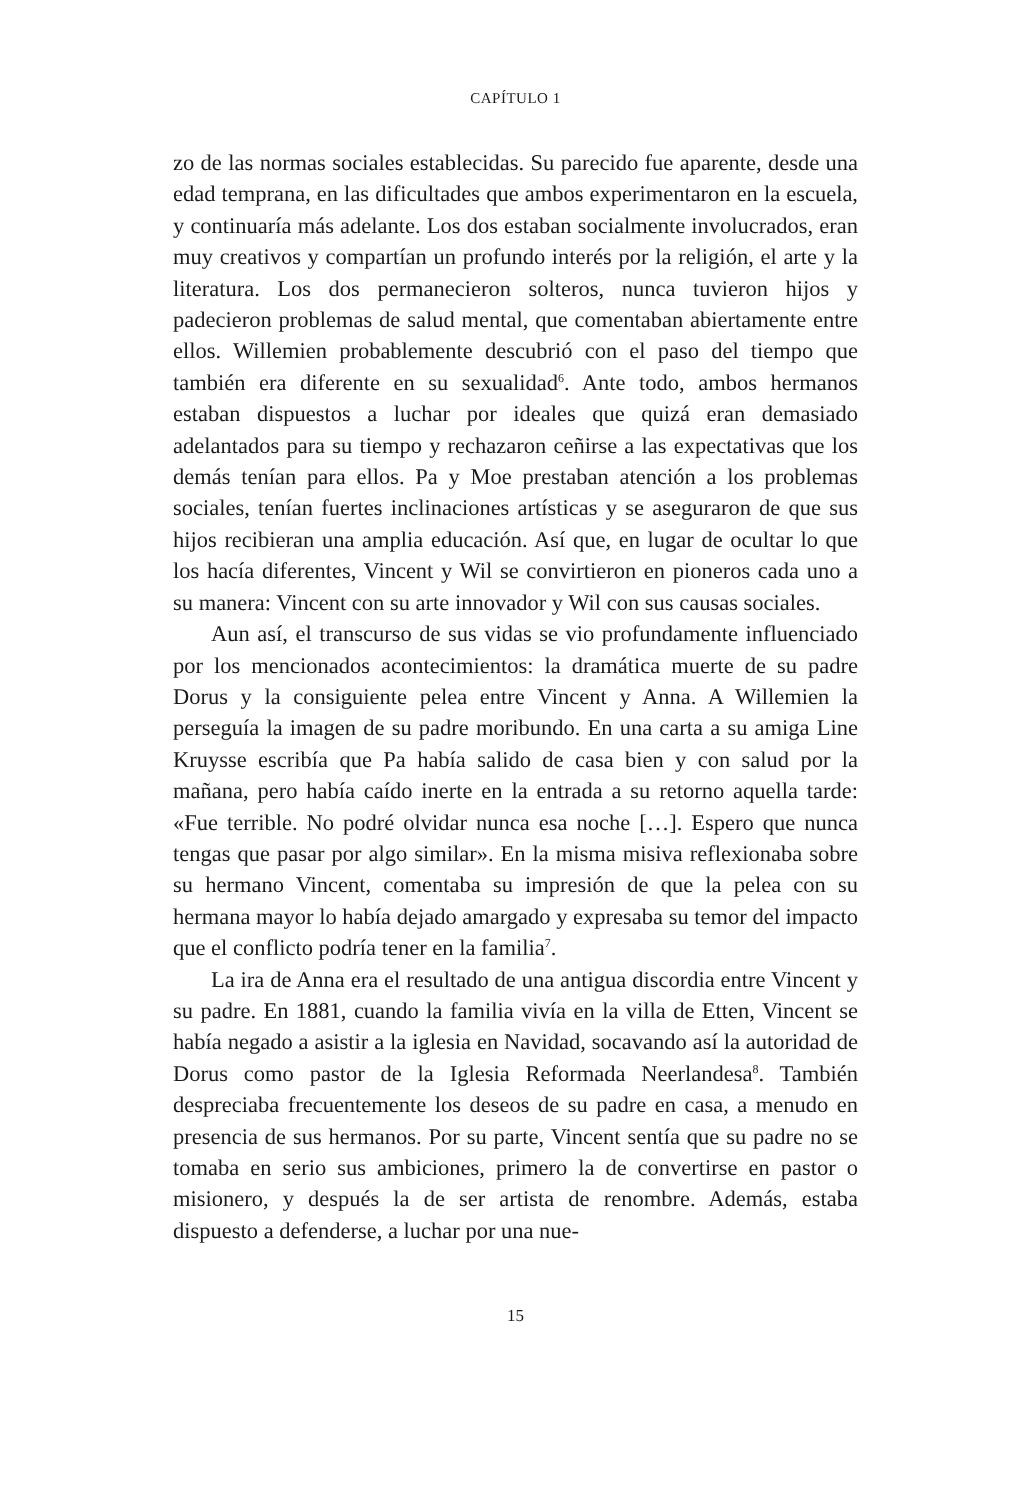CAPÍTULO 1
zo de las normas sociales establecidas. Su parecido fue aparente, desde una edad temprana, en las dificultades que ambos experimentaron en la escuela, y continuaría más adelante. Los dos estaban socialmente involucrados, eran muy creativos y compartían un profundo interés por la religión, el arte y la literatura. Los dos permanecieron solteros, nunca tuvieron hijos y padecieron problemas de salud mental, que comentaban abiertamente entre ellos. Willemien probablemente descubrió con el paso del tiempo que también era diferente en su sexualidad<sup>6</sup>. Ante todo, ambos hermanos estaban dispuestos a luchar por ideales que quizá eran demasiado adelantados para su tiempo y rechazaron ceñirse a las expectativas que los demás tenían para ellos. Pa y Moe prestaban atención a los problemas sociales, tenían fuertes inclinaciones artísticas y se aseguraron de que sus hijos recibieran una amplia educación. Así que, en lugar de ocultar lo que los hacía diferentes, Vincent y Wil se convirtieron en pioneros cada uno a su manera: Vincent con su arte innovador y Wil con sus causas sociales.
Aun así, el transcurso de sus vidas se vio profundamente influenciado por los mencionados acontecimientos: la dramática muerte de su padre Dorus y la consiguiente pelea entre Vincent y Anna. A Willemien la perseguía la imagen de su padre moribundo. En una carta a su amiga Line Kruysse escribía que Pa había salido de casa bien y con salud por la mañana, pero había caído inerte en la entrada a su retorno aquella tarde: «Fue terrible. No podré olvidar nunca esa noche […]. Espero que nunca tengas que pasar por algo similar». En la misma misiva reflexionaba sobre su hermano Vincent, comentaba su impresión de que la pelea con su hermana mayor lo había dejado amargado y expresaba su temor del impacto que el conflicto podría tener en la familia<sup>7</sup>.
La ira de Anna era el resultado de una antigua discordia entre Vincent y su padre. En 1881, cuando la familia vivía en la villa de Etten, Vincent se había negado a asistir a la iglesia en Navidad, socavando así la autoridad de Dorus como pastor de la Iglesia Reformada Neerlandesa<sup>8</sup>. También despreciaba frecuentemente los deseos de su padre en casa, a menudo en presencia de sus hermanos. Por su parte, Vincent sentía que su padre no se tomaba en serio sus ambiciones, primero la de convertirse en pastor o misionero, y después la de ser artista de renombre. Además, estaba dispuesto a defenderse, a luchar por una nue-
15